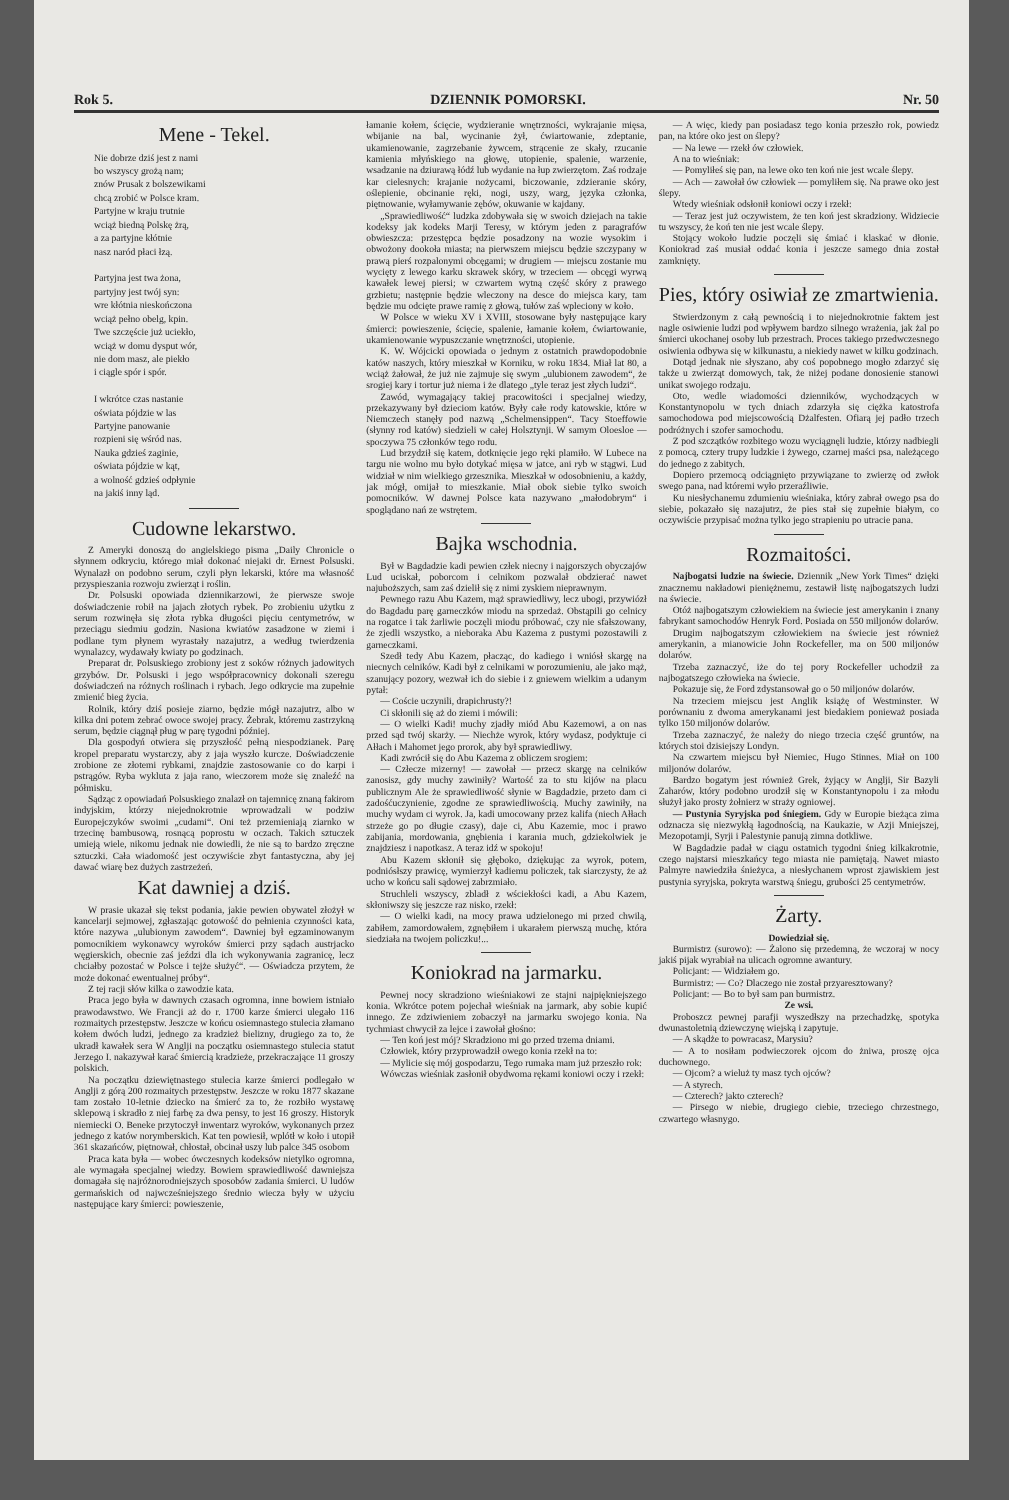Rok 5. DZIENNIK POMORSKI. Nr. 50
Mene - Tekel.
Nie dobrze dziś jest z nami
bo wszyscy grożą nam;
znów Prusak z bolszewikami
chcą zrobić w Polsce kram.
Partyjne w kraju trutnie
wciąż biedną Polskę żrą,
a za partyjne kłótnie
nasz naród płaci łzą.
Partyjna jest twa żona,
partyjny jest twój syn:
wre kłótnia nieskończona
wciąż pełno obelg, kpin.
Twe szczęście już uciekło,
wciąż w domu dysput wór,
nie dom masz, ale piekło
i ciągle spór i spór.
I wkrótce czas nastanie
oświata pójdzie w las
Partyjne panowanie
rozpieni się wśród nas.
Nauka gdzieś zaginie,
oświata pójdzie w kąt,
a wolność gdzieś odpłynie
na jakiś inny ląd.
Cudowne lekarstwo.
Z Ameryki donoszą do angielskiego pisma „Daily Chronicle o słynnem odkryciu, którego miał dokonać niejaki dr. Ernest Polsuski. Wynalazł on podobno serum, czyli płyn lekarski, które ma własność przyspieszania rozwoju zwierząt i roślin.
Dr. Polsuski opowiada dziennikarzowi, że pierwsze swoje doświadczenie robił na jajach złotych rybek. Po zrobieniu użytku z serum rozwinęła się złota rybka długości pięciu centymetrów, w przeciągu siedmiu godzin. Nasiona kwiatów zasadzone w ziemi i podlane tym płynem wyrastały nazajutrz, a według twierdzenia wynalazcy, wydawały kwiaty po godzinach.
Preparat dr. Polsuskiego zrobiony jest z soków różnych jadowitych grzybów. Dr. Polsuski i jego współpracownicy dokonali szeregu doświadczeń na różnych roślinach i rybach. Jego odkrycie ma zupełnie zmienić bieg życia.
Rolnik, który dziś posieje ziarno, będzie mógł nazajutrz, albo w kilka dni potem zebrać owoce swojej pracy. Żebrak, któremu zastrzykną serum, będzie ciągnął pług w parę tygodni później.
Dla gospodyń otwiera się przyszłość pełną niespodzianek. Parę kropel preparatu wystarczy, aby z jaja wyszło kurcze. Doświadczenie zrobione ze złotemi rybkami, znajdzie zastosowanie co do karpi i pstrągów. Ryba wykluta z jaja rano, wieczorem może się znaleźć na półmisku.
Sądząc z opowiadań Polsuskiego znalazł on tajemnicę znaną fakirom indyjskim, którzy niejednokrotnie wprowadzali w podziw Europejczyków swoimi „cudami“. Oni też przemieniają ziarnko w trzecinę bambusową, rosnącą poprostu w oczach. Takich sztuczek umieją wiele, nikomu jednak nie dowiedli, że nie są to bardzo zręczne sztuczki. Cała wiadomość jest oczywiście zbyt fantastyczna, aby jej dawać wiarę bez dużych zastrzeżeń.
Kat dawniej a dziś.
W prasie ukazał się tekst podania, jakie pewien obywatel złożył w kancelarji sejmowej, zgłaszając gotowość do pełnienia czynności kata, które nazywa „ulubionym zawodem“. Dawniej był egzaminowanym pomocnikiem wykonawcy wyroków śmierci przy sądach austrjacko węgierskich, obecnie zaś jeździ dla ich wykonywania zagranicę, lecz chciałby pozostać w Polsce i tejże służyć“. — Oświadcza przytem, że może dokonać ewentualnej próby“.
Z tej racji słów kilka o zawodzie kata.
Praca jego była w dawnych czasach ogromna, inne bowiem istniało prawodawstwo. We Francji aż do r. 1700 karze śmierci ulegało 116 rozmaitych przestępstw. Jeszcze w końcu osiemnastego stulecia złamano kołem dwóch ludzi, jednego za kradzież bielizny, drugiego za to, że ukradł kawałek sera W Anglji na początku osiemnastego stulecia statut Jerzego I. nakazywał karać śmiercią kradzieże, przekraczające 11 groszy polskich.
Na początku dziewiętnastego stulecia karze śmierci podlegało w Anglji z górą 200 rozmaitych przestępstw. Jeszcze w roku 1877 skazane tam zostało 10-letnie dziecko na śmierć za to, że rozbiło wystawę sklepową i skradło z niej farbę za dwa pensy, to jest 16 groszy. Historyk niemiecki O. Beneke przytoczył inwentarz wyroków, wykonanych przez jednego z katów norymberskich. Kat ten powiesił, wplótł w koło i utopił 361 skazańców, piętnował, chłostał, obcinał uszy lub palce 345 osobom
Praca kata była — wobec ówczesnych kodeksów nietylko ogromna, ale wymagała specjalnej wiedzy. Bowiem sprawiedliwość dawniejsza domagała się najróżnorodniejszych sposobów zadania śmierci. U ludów germańskich od najwcześniejszego średnio wiecza były w użyciu następujące kary śmierci: powieszenie,
łamanie kołem, ścięcie, wydzieranie wnętrzności, wykrajanie mięsa, wbijanie na bal, wycinanie żył, ćwiartowanie, zdeptanie, ukamienowanie, zagrzebanie żywcem, strącenie ze skały, rzucanie kamienia młyńskiego na głowę, utopienie, spalenie, warzenie, wsadzanie na dziurawą łódź lub wydanie na łup zwierzętom. Zaś rodzaje kar cielesnych: krajanie nożycami, biczowanie, zdzieranie skóry, oślepienie, obcinanie ręki, nogi, uszy, warg, języka członka, piętnowanie, wyłamywanie zębów, okuwanie w kajdany.
„Sprawiedliwość“ ludzka zdobywała się w swoich dziejach na takie kodeksy jak kodeks Marji Teresy, w którym jeden z paragrafów obwieszcza: przestępca będzie posadzony na wozie wysokim i obwożony dookoła miasta; na pierwszem miejscu będzie szczypany w prawą pierś rozpalonymi obcęgami; w drugiem — miejscu zostanie mu wycięty z lewego karku skrawek skóry, w trzeciem — obcęgi wyrwą kawałek lewej piersi; w czwartem wytną część skóry z prawego grzbietu; następnie będzie wleczony na desce do miejsca kary, tam będzie mu odcięte prawe ramię z głową, tułów zaś wpleciony w koło.
W Polsce w wieku XV i XVIII, stosowane były następujące kary śmierci: powieszenie, ścięcie, spalenie, łamanie kołem, ćwiartowanie, ukamienowanie wypuszczanie wnętrzności, utopienie.
K. W. Wójcicki opowiada o jednym z ostatnich prawdopodobnie katów naszych, który mieszkał w Korniku, w roku 1834. Miał lat 80, a wciąż żałował, że już nie zajmuje się swym „ulubionem zawodem“, że srogiej kary i tortur już niema i że dlatego „tyle teraz jest złych ludzi“.
Zawód, wymagający takiej pracowitości i specjalnej wiedzy, przekazywany był dzieciom katów. Były całe rody katowskie, które w Niemczech stanęły pod nazwą „Schelmensippen“. Tacy Stoeffowie (słynny rod katów) siedzieli w całej Holsztynji. W samym Oloesloe — spoczywa 75 członków tego rodu.
Lud brzydził się katem, dotknięcie jego ręki plamiło. W Lubece na targu nie wolno mu było dotykać mięsa w jatce, ani ryb w stągwi. Lud widział w nim wielkiego grzesznika. Mieszkał w odosobnieniu, a każdy, jak mógł, omijał to mieszkanie. Miał obok siebie tylko swoich pomocników. W dawnej Polsce kata nazywano „małodobrym“ i spoglądano nań ze wstrętem.
Bajka wschodnia.
Był w Bagdadzie kadi pewien człek niecny i najgorszych obyczajów Lud uciskał, poborcom i celnikom pozwalał obdzierać nawet najuboższych, sam zaś dzielił się z nimi zyskiem nieprawnym.
Pewnego razu Abu Kazem, mąż sprawiedliwy, lecz ubogi, przywiózł do Bagdadu parę garneczków miodu na sprzedaż. Obstąpili go celnicy na rogatce i tak żarliwie poczęli miodu próbować, czy nie sfałszowany, że zjedli wszystko, a nieboraka Abu Kazema z pustymi pozostawili z garneczkami.
Szedł tedy Abu Kazem, płacząc, do kadiego i wniósł skargę na niecnych celników. Kadi był z celnikami w porozumieniu, ale jako mąż, szanujący pozory, wezwał ich do siebie i z gniewem wielkim a udanym pytał:
— Coście uczynili, drapichrusty?!
Ci skłonili się aż do ziemi i mówili:
— O wielki Kadi! muchy zjadły miód Abu Kazemowi, a on nas przed sąd twój skarży. — Niechże wyrok, który wydasz, podyktuje ci Ałłach i Mahomet jego prorok, aby był sprawiedliwy.
Kadi zwrócił się do Abu Kazema z obliczem srogiem:
— Człecze mizerny! — zawołał — przecz skargę na celników zanosisz, gdy muchy zawiniły? Wartość za to stu kijów na placu publicznym Ale że sprawiedliwość słynie w Bagdadzie, przeto dam ci zadośćuczynienie, zgodne ze sprawiedliwością. Muchy zawiniły, na muchy wydam ci wyrok. Ja, kadi umocowany przez kalifa (niech Ałłach strzeże go po długie czasy), daje ci, Abu Kazemie, moc i prawo zabijania, mordowania, gnębienia i karania much, gdziekolwiek je znajdziesz i napotkasz. A teraz idź w spokoju!
Abu Kazem skłonił się głęboko, dziękując za wyrok, potem, podniósłszy prawicę, wymierzył kadiemu policzek, tak siarczysty, że aż ucho w końcu sali sądowej zabrzmiało.
Struchleli wszyscy, zbladł z wściekłości kadi, a Abu Kazem, skłoniwszy się jeszcze raz nisko, rzekł:
— O wielki kadi, na mocy prawa udzielonego mi przed chwilą, zabiłem, zamordowałem, zgnębiłem i ukarałem pierwszą muchę, która siedziała na twojem policzku!...
Koniokrad na jarmarku.
Pewnej nocy skradziono wieśniakowi ze stajni najpiękniejszego konia. Wkrótce potem pojechał wieśniak na jarmark, aby sobie kupić innego. Ze zdziwieniem zobaczył na jarmarku swojego konia. Na tychmiast chwycił za lejce i zawołał głośno:
— Ten koń jest mój? Skradziono mi go przed trzema dniami.
Człowiek, który przyprowadził owego konia rzekł na to:
— Mylicie się mój gospodarzu, Tego rumaka mam już przeszło rok:
Wówczas wieśniak zasłonił obydwoma rękami koniowi oczy i rzekł:
— A więc, kiedy pan posiadasz tego konia przeszło rok, powiedz pan, na które oko jest on ślepy?
— Na lewe — rzekł ów człowiek.
A na to wieśniak:
— Pomyliłeś się pan, na lewe oko ten koń nie jest wcale ślepy.
— Ach — zawołał ów człowiek — pomyliłem się. Na prawe oko jest ślepy.
Wtedy wieśniak odsłonił koniowi oczy i rzekł:
— Teraz jest już oczywistem, że ten koń jest skradziony. Widziecie tu wszyscy, że koń ten nie jest wcale ślepy.
Stojący wokoło ludzie poczęli się śmiać i klaskać w dłonie. Koniokrad zaś musiał oddać konia i jeszcze samego dnia został zamknięty.
Pies, który osiwiał ze zmartwienia.
Stwierdzonym z całą pewnością i to niejednokrotnie faktem jest nagle osiwienie ludzi pod wpływem bardzo silnego wrażenia, jak żal po śmierci ukochanej osoby lub przestrach. Proces takiego przedwczesnego osiwienia odbywa się w kilkunastu, a niekiedy nawet w kilku godzinach.
Dotąd jednak nie słyszano, aby coś popobnego mogło zdarzyć się także u zwierząt domowych, tak, że niżej podane donosienie stanowi unikat swojego rodzaju.
Oto, wedle wiadomości dzienników, wychodzących w Konstantynopolu w tych dniach zdarzyła się ciężka katostrofa samochodowa pod miejscowością Dżalfesten. Ofiarą jej padło trzech podróżnych i szofer samochodu.
Z pod szczątków rozbitego wozu wyciągnęli ludzie, którzy nadbiegli z pomocą, cztery trupy ludzkie i żywego, czarnej maści psa, należącego do jednego z zabitych.
Dopiero przemocą odciągnięto przywiązane to zwierzę od zwłok swego pana, nad któremi wyło przeraźliwie.
Ku niesłychanemu zdumieniu wieśniaka, który zabrał owego psa do siebie, pokazało się nazajutrz, że pies stał się zupełnie białym, co oczywiście przypisać można tylko jego strapieniu po utracie pana.
Rozmaitości.
Najbogatsi ludzie na świecie. Dziennik „New York Times“ dzięki znacznemu nakładowi pieniężnemu, zestawił listę najbogatszych ludzi na świecie.
Otóż najbogatszym człowiekiem na świecie jest amerykanin i znany fabrykant samochodów Henryk Ford. Posiada on 550 miljonów dolarów.
Drugim najbogatszym człowiekiem na świecie jest również amerykanin, a mianowicie John Rockefeller, ma on 500 miljonów dolarów.
Trzeba zaznaczyć, iże do tej pory Rockefeller uchodził za najbogatszego człowieka na świecie.
Pokazuje się, że Ford zdystansował go o 50 miljonów dolarów.
Na trzeciem miejscu jest Anglik książę of Westminster. W porównaniu z dwoma amerykanami jest biedakiem ponieważ posiada tylko 150 miljonów dolarów.
Trzeba zaznaczyć, że należy do niego trzecia część gruntów, na których stoi dzisiejszy Londyn.
Na czwartem miejscu był Niemiec, Hugo Stinnes. Miał on 100 miljonów dolarów.
Bardzo bogatym jest również Grek, żyjący w Anglji, Sir Bazyli Zaharów, który podobno urodził się w Konstantynopolu i za młodu służył jako prosty żołnierz w straży ogniowej.
— Pustynia Syryjska pod śniegiem. Gdy w Europie bieżąca zima odznacza się niezwykłą łagodnością, na Kaukazie, w Azji Mniejszej, Mezopotamji, Syrji i Palestynie panują zimna dotkliwe.
W Bagdadzie padał w ciągu ostatnich tygodni śnieg kilkakrotnie, czego najstarsi mieszkańcy tego miasta nie pamiętają. Nawet miasto Palmyre nawiedziła śnieżyca, a niesłychanem wprost zjawiskiem jest pustynia syryjska, pokryta warstwą śniegu, grubości 25 centymetrów.
Żarty.
Dowiedział się.
Burmistrz (surowo): — Żalono się przedemną, że wczoraj w nocy jakiś pijak wyrabiał na ulicach ogromne awantury.
Policjant: — Widziałem go.
Burmistrz: — Co? Dlaczego nie został przyaresztowany?
Policjant: — Bo to był sam pan burmistrz.
Ze wsi.
Proboszcz pewnej parafji wyszedłszy na przechadzkę, spotyka dwunastoletnią dziewczynę wiejską i zapytuje.
— A skądże to powracasz, Marysiu?
— A to nosiłam podwieczorek ojcom do żniwa, proszę ojca duchownego.
— Ojcom? a wieluż ty masz tych ojców?
— A styrech.
— Czterech? jakto czterech?
— Pirsego w niebie, drugiego ciebie, trzeciego chrzestnego, czwartego własnygo.